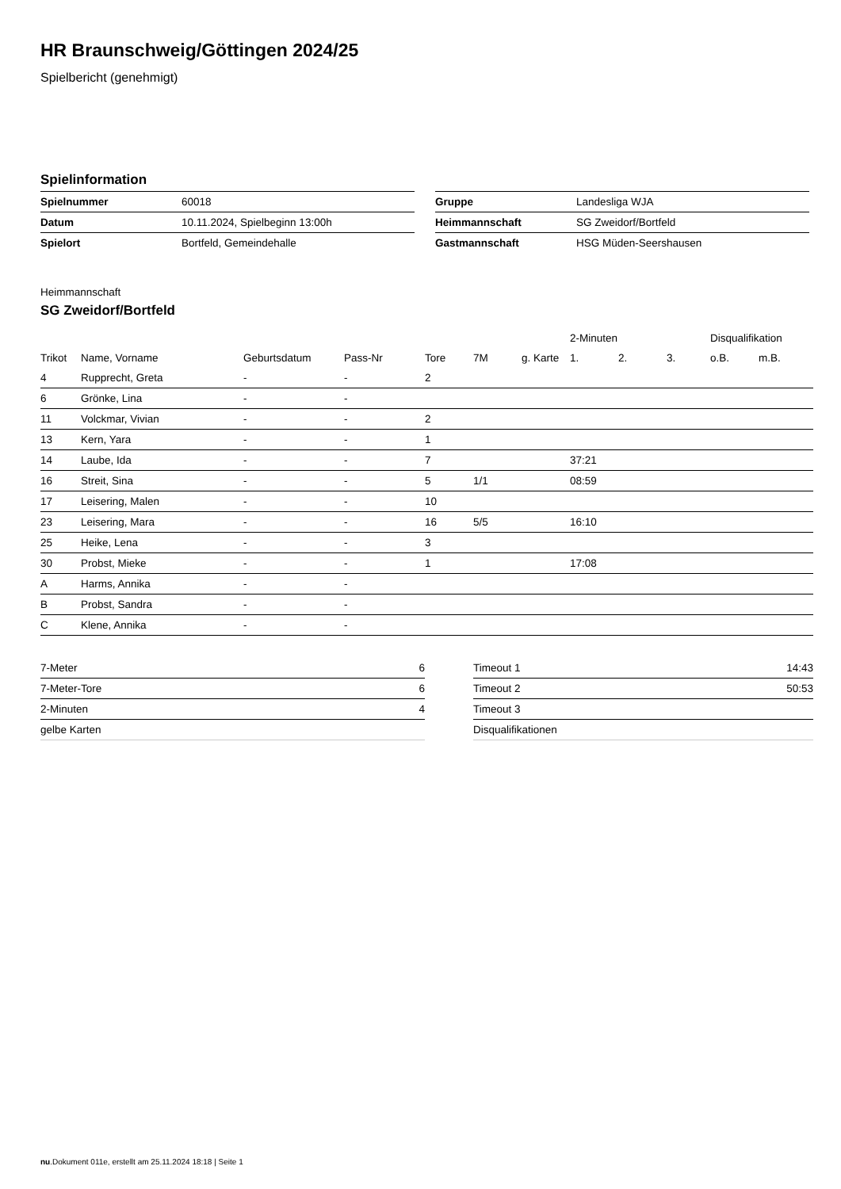HR Braunschweig/Göttingen 2024/25
Spielbericht (genehmigt)
Spielinformation
| Spielnummer | 60018 |
| Datum | 10.11.2024, Spielbeginn 13:00h |
| Spielort | Bortfeld, Gemeindehalle |
| Gruppe | Landesliga WJA |
| Heimmannschaft | SG Zweidorf/Bortfeld |
| Gastmannschaft | HSG Müden-Seershausen |
Heimmannschaft
SG Zweidorf/Bortfeld
| | | | | | | | 2-Minuten | | | Disqualifikation | |
| Trikot | Name, Vorname | Geburtsdatum | Pass-Nr | Tore | 7M | g. Karte | 1. | 2. | 3. | o.B. | m.B. |
| 4 | Rupprecht, Greta | - | - | 2 | | | | | | | |
| 6 | Grönke, Lina | - | - | | | | | | | | |
| 11 | Volckmar, Vivian | - | - | 2 | | | | | | | |
| 13 | Kern, Yara | - | - | 1 | | | | | | | |
| 14 | Laube, Ida | - | - | 7 | | | 37:21 | | | | |
| 16 | Streit, Sina | - | - | 5 | 1/1 | | 08:59 | | | | |
| 17 | Leisering, Malen | - | - | 10 | | | | | | | |
| 23 | Leisering, Mara | - | - | 16 | 5/5 | | 16:10 | | | | |
| 25 | Heike, Lena | - | - | 3 | | | | | | | |
| 30 | Probst, Mieke | - | - | 1 | | | 17:08 | | | | |
| A | Harms, Annika | - | - | | | | | | | | |
| B | Probst, Sandra | - | - | | | | | | | | |
| C | Klene, Annika | - | - | | | | | | | | |
| 7-Meter | 6 |
| 7-Meter-Tore | 6 |
| 2-Minuten | 4 |
| gelbe Karten | |
| Timeout 1 | 14:43 |
| Timeout 2 | 50:53 |
| Timeout 3 | |
| Disqualifikationen | |
nu.Dokument 011e, erstellt am 25.11.2024 18:18 | Seite 1